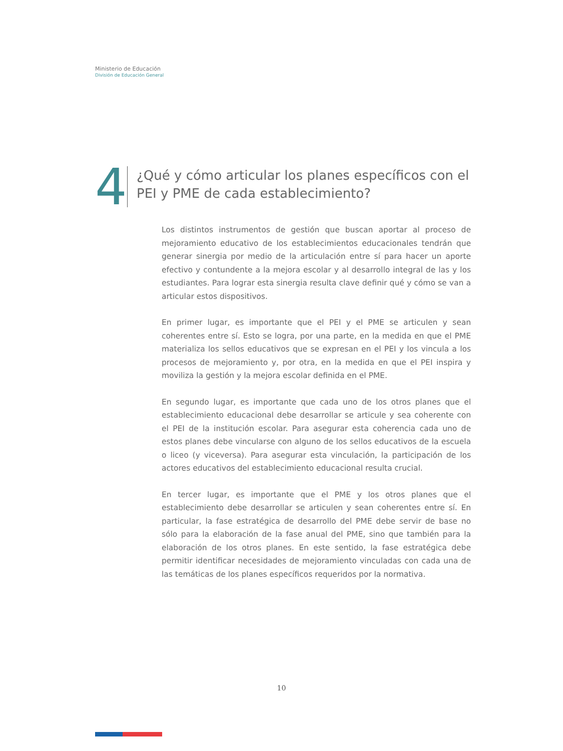Ministerio de Educación
División de Educación General
4
¿Qué y cómo articular los planes específicos con el PEI y PME de cada establecimiento?
Los distintos instrumentos de gestión que buscan aportar al proceso de mejoramiento educativo de los establecimientos educacionales tendrán que generar sinergia por medio de la articulación entre sí para hacer un aporte efectivo y contundente a la mejora escolar y al desarrollo integral de las y los estudiantes. Para lograr esta sinergia resulta clave definir qué y cómo se van a articular estos dispositivos.
En primer lugar, es importante que el PEI y el PME se articulen y sean coherentes entre sí. Esto se logra, por una parte, en la medida en que el PME materializa los sellos educativos que se expresan en el PEI y los vincula a los procesos de mejoramiento y, por otra, en la medida en que el PEI inspira y moviliza la gestión y la mejora escolar definida en el PME.
En segundo lugar, es importante que cada uno de los otros planes que el establecimiento educacional debe desarrollar se articule y sea coherente con el PEI de la institución escolar. Para asegurar esta coherencia cada uno de estos planes debe vincularse con alguno de los sellos educativos de la escuela o liceo (y viceversa). Para asegurar esta vinculación, la participación de los actores educativos del establecimiento educacional resulta crucial.
En tercer lugar, es importante que el PME y los otros planes que el establecimiento debe desarrollar se articulen y sean coherentes entre sí. En particular, la fase estratégica de desarrollo del PME debe servir de base no sólo para la elaboración de la fase anual del PME, sino que también para la elaboración de los otros planes. En este sentido, la fase estratégica debe permitir identificar necesidades de mejoramiento vinculadas con cada una de las temáticas de los planes específicos requeridos por la normativa.
10